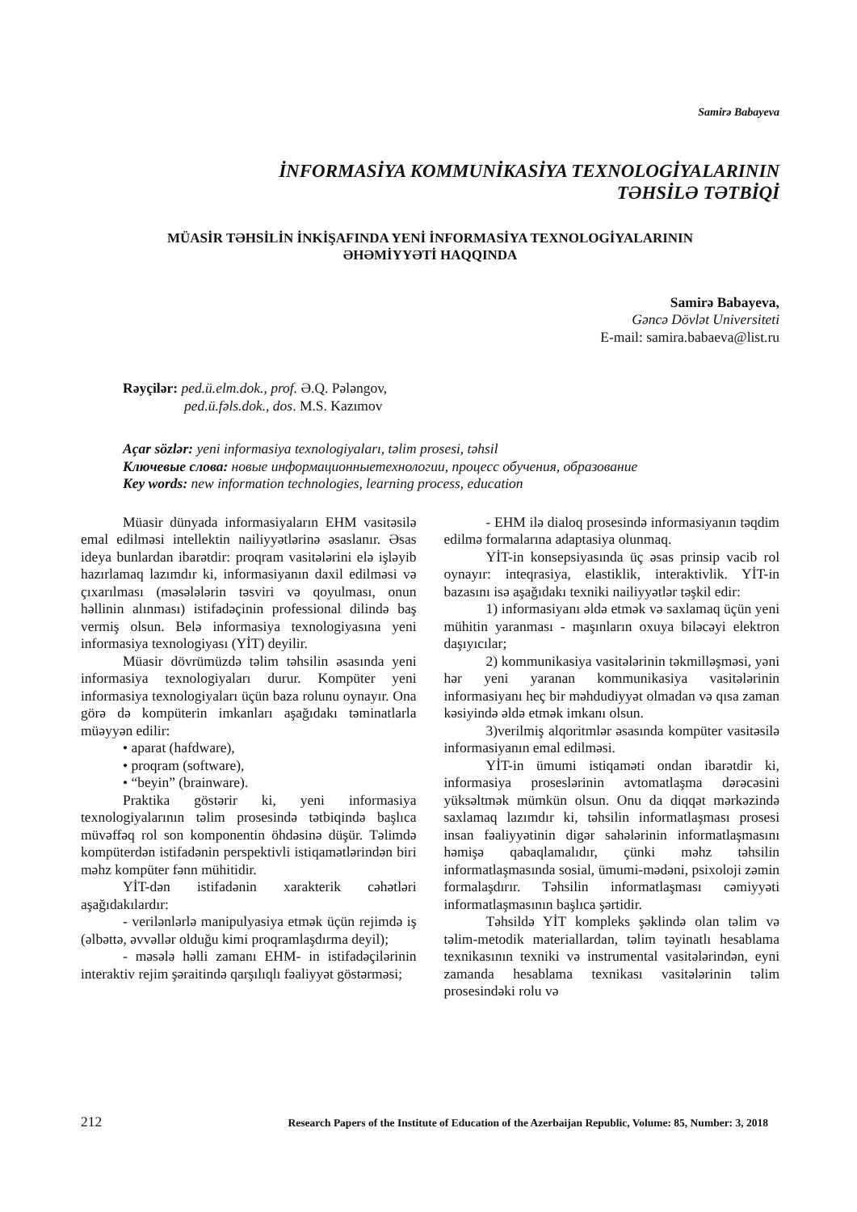Samirə Babayeva
İNFORMASİYA KOMMUNİKASİYA TEXNOLOGİYALARININ
TƏHSİLƏ TƏTBİQİ
MÜASİR TƏHSİLİN İNKİŞAFINDA YENİ İNFORMASİYA TEXNOLOGİYALARININ
ƏHƏMİYYƏTİ HAQQINDA
Samirə Babayeva,
Gəncə Dövlət Universiteti
E-mail: samira.babaeva@list.ru
Rəyçilər: ped.ü.elm.dok., prof. Ə.Q. Pələngov,
ped.ü.fəls.dok., dos. M.S. Kazımov
Açar sözlər: yeni informasiya texnologiyaları, təlim prosesi, təhsil
Ключевые слова: новые информационныетехнологии, процесс обучения, образование
Key words: new information technologies, learning process, education
Müasir dünyada informasiyaların EHM vasitəsilə emal edilməsi intellektin nailiyyətlərinə əsaslanır. Əsas ideya bunlardan ibarətdir: proqram vasitələrini elə işləyib hazırlamaq lazımdır ki, informasiyanın daxil edilməsi və çıxarılması (məsələlərin təsviri və qoyulması, onun həllinin alınması) istifadəçinin professional dilində baş vermiş olsun. Belə informasiya texnologiyasına yeni informasiya texnologiyası (YİT) deyilir.
Müasir dövrümüzdə təlim təhsilin əsasında yeni informasiya texnologiyaları durur. Kompüter yeni informasiya texnologiyaları üçün baza rolunu oynayır. Ona görə də kompüterin imkanları aşağıdakı təminatlarla müəyyən edilir:
• aparat (hafdware),
• proqram (software),
• “beyin” (brainware).
Praktika göstərir ki, yeni informasiya texnologiyalarının təlim prosesində tətbiqində başlıca müvəffəq rol son komponentin öhdəsinə düşür. Təlimdə kompüterdən istifadənin perspektivli istiqamətlərindən biri məhz kompüter fənn mühitidir.
YİT-dən istifadənin xarakterik cəhətləri aşağıdakılardır:
- verilənlərlə manipulyasiya etmək üçün rejimdə iş (əlbəttə, əvvəllər olduğu kimi proqramlaşdırma deyil);
- məsələ həlli zamanı EHM- in istifadəçilərinin interaktiv rejim şəraitində qarşılıqlı fəaliyyət göstərməsi;
- EHM ilə dialoq prosesində informasiyanın təqdim edilmə formalarına adaptasiya olunmaq.
YİT-in konsepsiyasında üç əsas prinsip vacib rol oynayır: inteqrasiya, elastiklik, interaktivlik. YİT-in bazasını isə aşağıdakı texniki nailiyyətlər təşkil edir:
1) informasiyanı əldə etmək və saxlamaq üçün yeni mühitin yaranması - maşınların oxuya biləcəyi elektron daşıyıcılar;
2) kommunikasiya vasitələrinin təkmilləşməsi, yəni hər yeni yaranan kommunikasiya vasitələrinin informasiyanı heç bir məhdudiyyət olmadan və qısa zaman kəsiyində əldə etmək imkanı olsun.
3)verilmiş alqoritmlər əsasında kompüter vasitəsilə informasiyanın emal edilməsi.
YİT-in ümumi istiqaməti ondan ibarətdir ki, informasiya proseslərinin avtomatlaşma dərəcəsini yüksəltmək mümkün olsun. Onu da diqqət mərkəzində saxlamaq lazımdır ki, təhsilin informatlaşması prosesi insan fəaliyyətinin digər sahələrinin informatlaşmasını həmişə qabaqlamalıdır, çünki məhz təhsilin informatlaşmasında sosial, ümumi-mədəni, psixoloji zəmin formalaşdırır. Təhsilin informatlaşması cəmiyyəti informatlaşmasının başlıca şərtidir.
Təhsildə YİT kompleks şəklində olan təlim və təlim-metodik materiallardan, təlim təyinatlı hesablama texnikasının texniki və instrumental vasitələrindən, eyni zamanda hesablama texnikası vasitələrinin təlim prosesindəki rolu və
212 Research Papers of the Institute of Education of the Azerbaijan Republic, Volume: 85, Number: 3, 2018